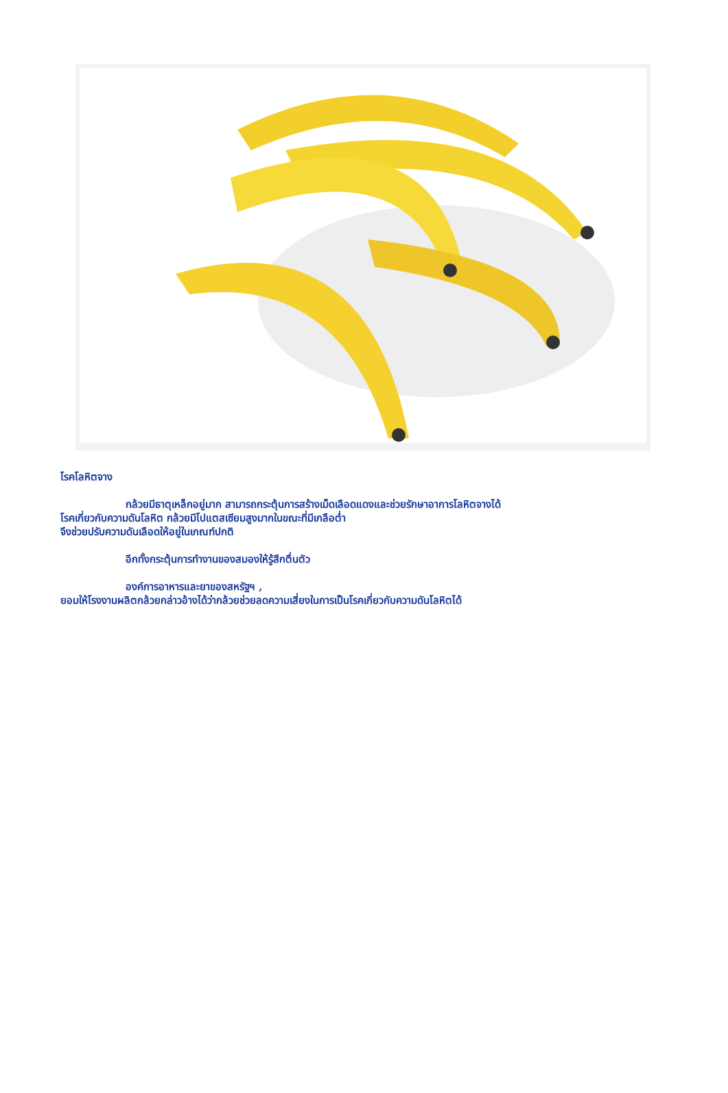โรคโลหิตจาง
กล้วยมีธาตุเหล็กอยู่มาก สามารถกระตุ้นการสร้างเม็ดเลือดแดงและช่วยรักษาอาการโลหิตจางได้
โรคเกี่ยวกับความดันโลหิต กล้วยมีโปแตสเซียมสูงมากในขณะที่มีเกลือต่ำ
จึงช่วยปรับความดันเลือดให้อยู่ในเกณฑ์ปกติ
อีกทั้งกระตุ้นการทำงานของสมองให้รู้สึกตื่นตัว
องค์การอาหารและยาของสหรัฐฯ ,
ยอมให้โรงงานผลิตกล้วยกล่าวอ้างได้ว่ากล้วยช่วยลดความเสี่ยงในการเป็นโรคเกี่ยวกับความดันโลหิตได้